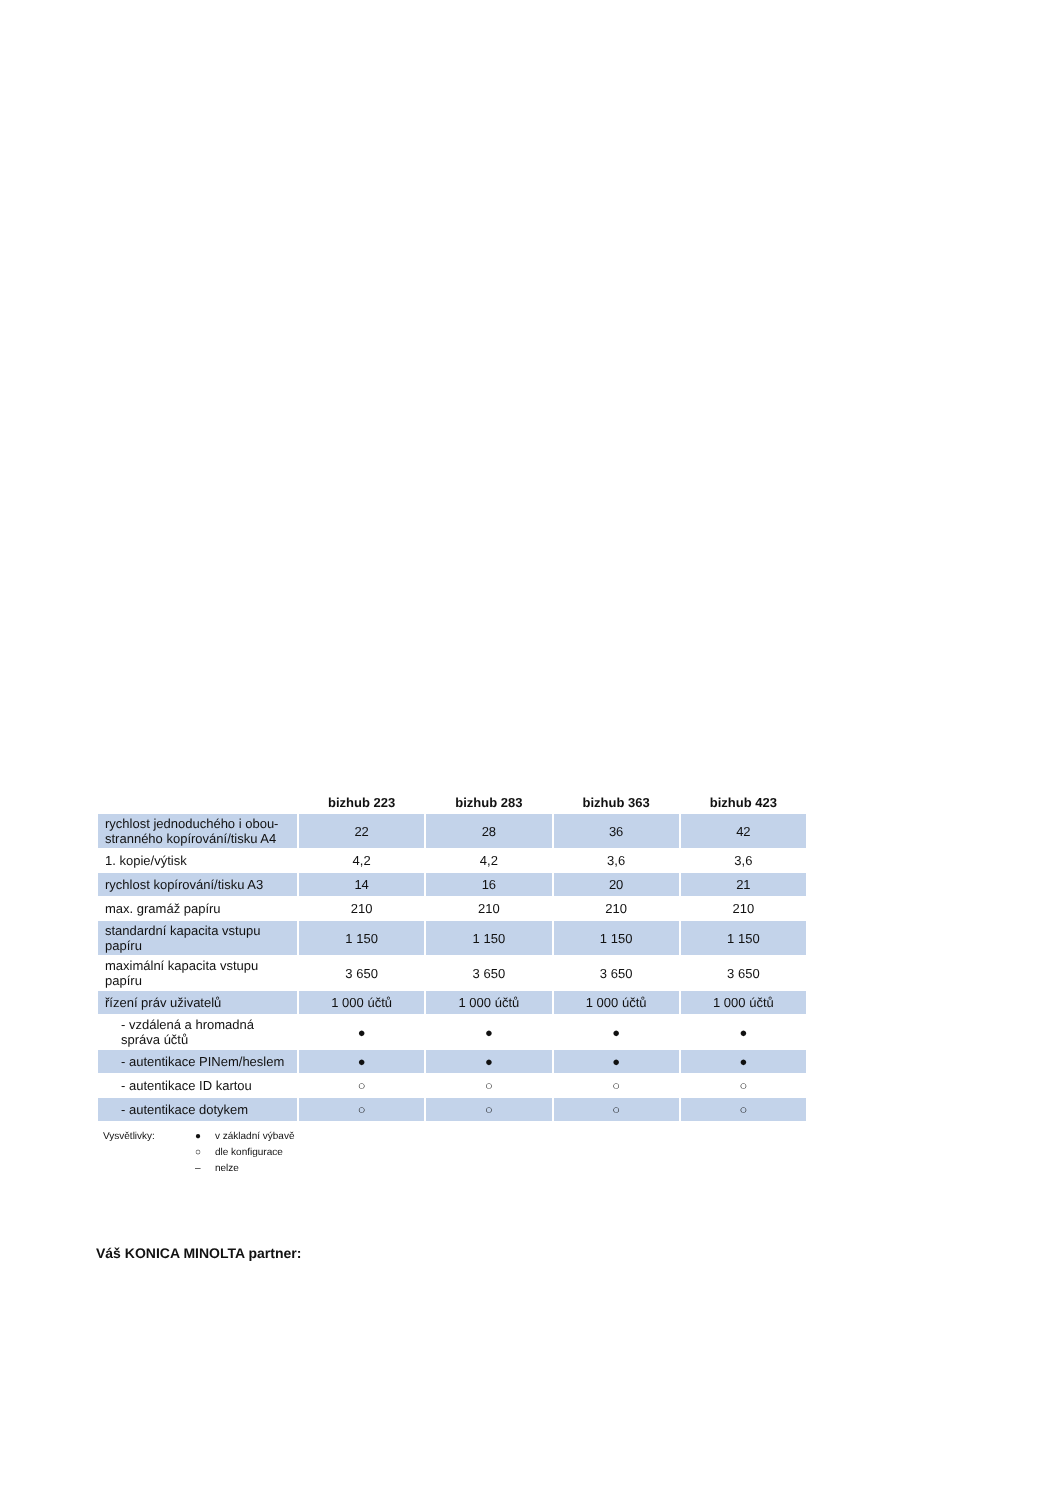| | bizhub 223 | bizhub 283 | bizhub 363 | bizhub 423 |
| --- | --- | --- | --- | --- |
| rychlost jednoduchého i obou-stranného kopírování/tisku A4 | 22 | 28 | 36 | 42 |
| 1. kopie/výtisk | 4,2 | 4,2 | 3,6 | 3,6 |
| rychlost kopírování/tisku A3 | 14 | 16 | 20 | 21 |
| max. gramáž papíru | 210 | 210 | 210 | 210 |
| standardní kapacita vstupu papíru | 1 150 | 1 150 | 1 150 | 1 150 |
| maximální kapacita vstupu papíru | 3 650 | 3 650 | 3 650 | 3 650 |
| řízení práv uživatelů | 1 000 účtů | 1 000 účtů | 1 000 účtů | 1 000 účtů |
| - vzdálená a hromadná správa účtů | ● | ● | ● | ● |
| - autentikace PINem/heslem | ● | ● | ● | ● |
| - autentikace ID kartou | ○ | ○ | ○ | ○ |
| - autentikace dotykem | ○ | ○ | ○ | ○ |
Vysvětlivky: ● v základní výbavě ○ dle konfigurace – nelze
Váš KONICA MINOLTA partner: